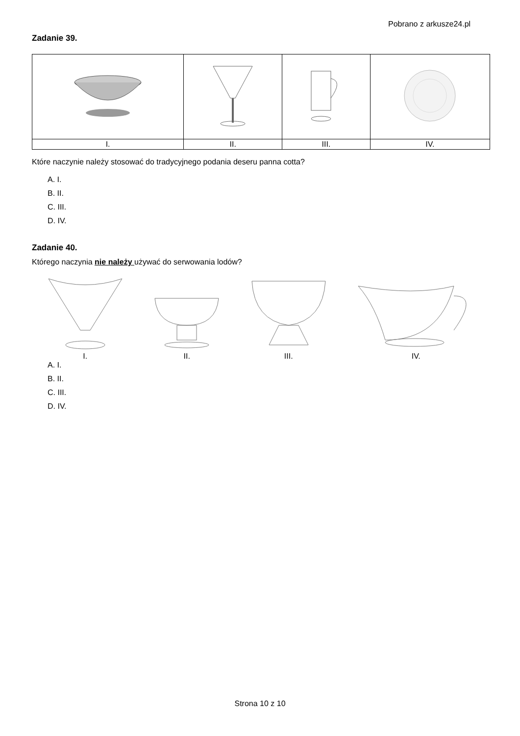Pobrano z arkusze24.pl
Zadanie 39.
| I. | II. | III. | IV. |
Które naczynie należy stosować do tradycyjnego podania deseru panna cotta?
A. I.
B. II.
C. III.
D. IV.
Zadanie 40.
Którego naczynia nie należy używać do serwowania lodów?
I. II. III. IV.
A. I.
B. II.
C. III.
D. IV.
Strona 10 z 10